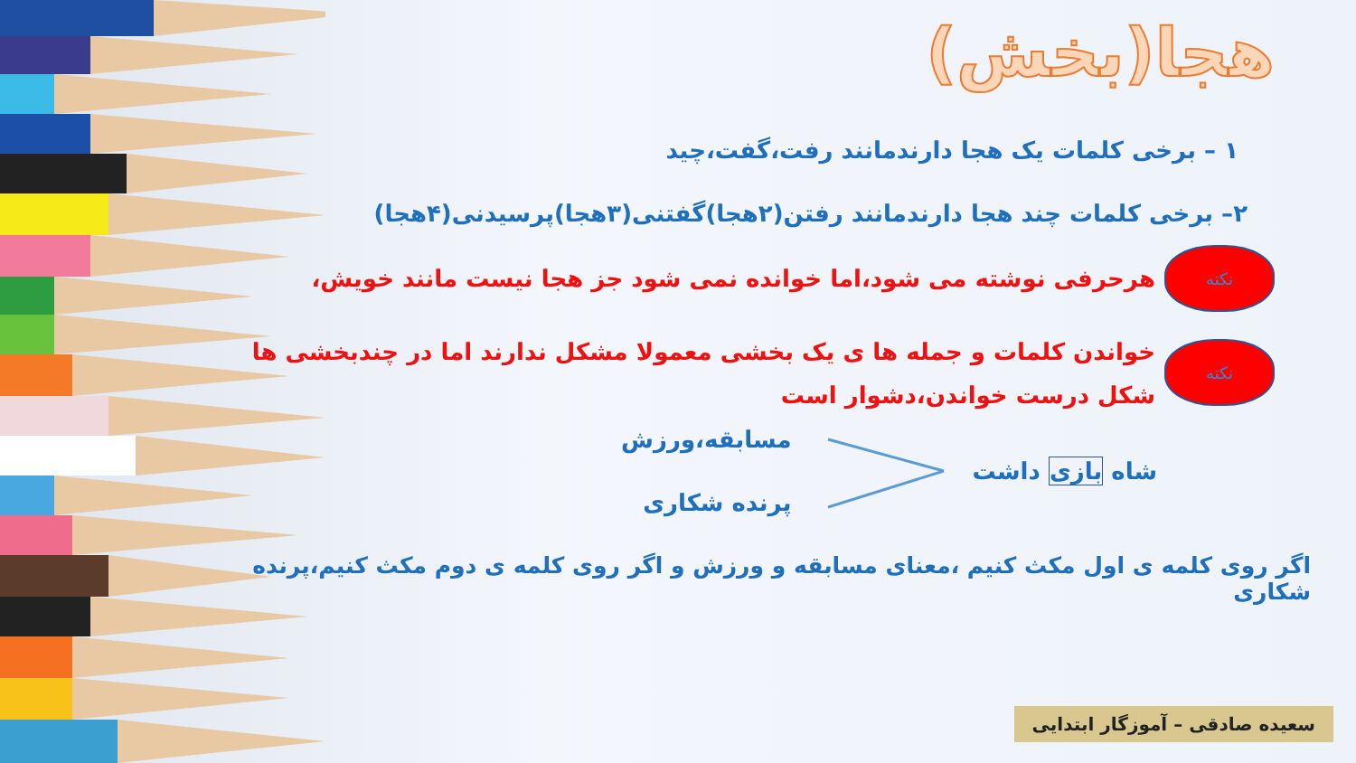هجا(بخش)
۱ – برخی کلمات یک هجا دارندمانند رفت،گفت،چید
۲– برخی کلمات چند هجا دارندمانند رفتن(۲هجا)گفتنی(۳هجا)پرسیدنی(۴هجا)
نکته
هرحرفی نوشته می شود،اما خوانده نمی شود جز هجا نیست مانند خویش،
نکته
خواندن کلمات و جمله ها ی یک بخشی معمولا مشکل ندارند اما در چندبخشی ها شکل درست خواندن،دشوار است
شاه بازی داشت
مسابقه،ورزش
پرنده شکاری
اگر روی کلمه ی اول مکث کنیم ،معنای مسابقه و ورزش و اگر روی کلمه ی دوم مکث کنیم،پرنده شکاری
سعیده صادقی – آموزگار ابتدایی